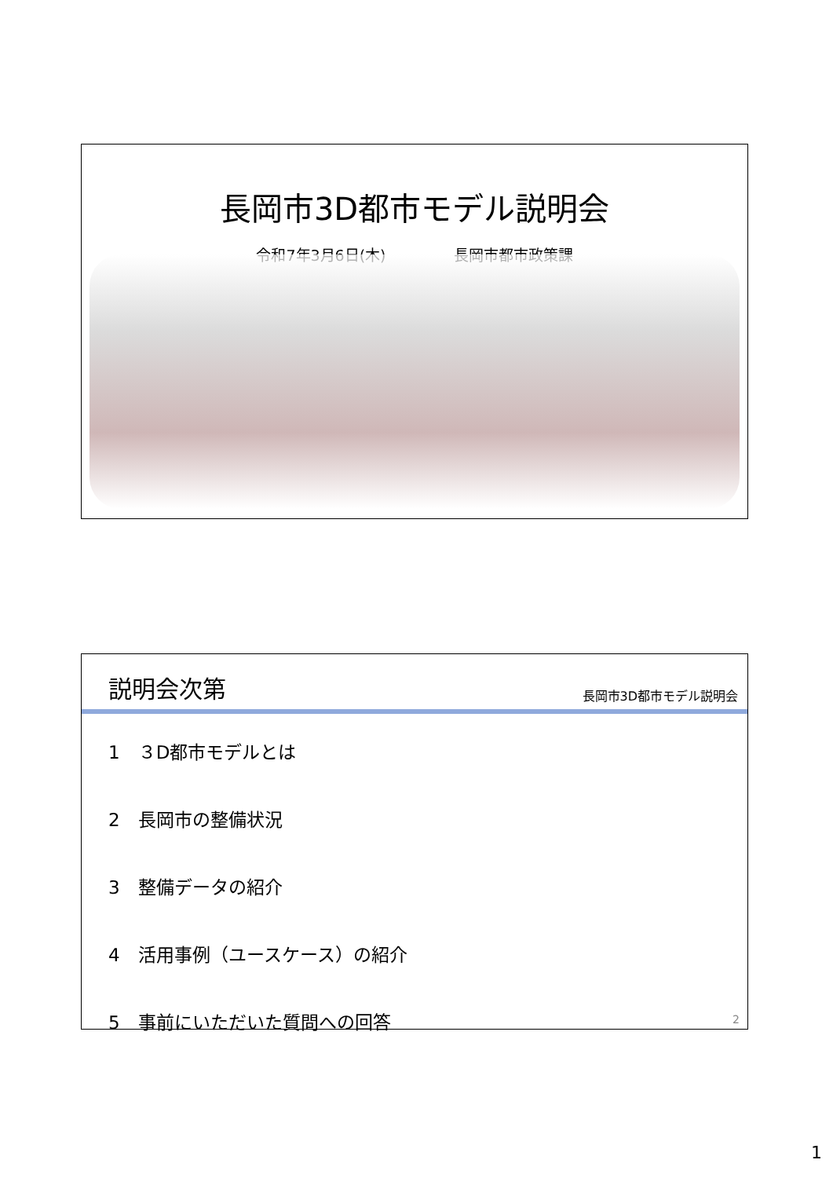長岡市3D都市モデル説明会
令和7年3月6日(木) 長岡市都市政策課
説明会次第
長岡市3D都市モデル説明会
1　３D都市モデルとは
2　長岡市の整備状況
3　整備データの紹介
4　活用事例（ユースケース）の紹介
5　事前にいただいた質問への回答
2
1